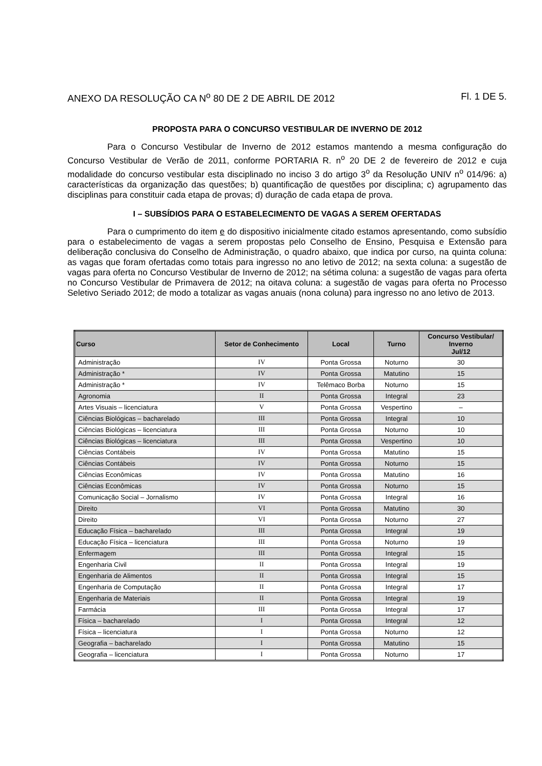ANEXO DA RESOLUÇÃO CA N<sup>o</sup> 80 DE 2 DE ABRIL DE 2012 Fl. 1 DE 5.
PROPOSTA PARA O CONCURSO VESTIBULAR DE INVERNO DE 2012
Para o Concurso Vestibular de Inverno de 2012 estamos mantendo a mesma configuração do Concurso Vestibular de Verão de 2011, conforme PORTARIA R. n<sup>o</sup> 20 DE 2 de fevereiro de 2012 e cuja modalidade do concurso vestibular esta disciplinado no inciso 3 do artigo 3<sup>o</sup> da Resolução UNIV n<sup>o</sup> 014/96: a) características da organização das questões; b) quantificação de questões por disciplina; c) agrupamento das disciplinas para constituir cada etapa de provas; d) duração de cada etapa de prova.
I – SUBSÍDIOS PARA O ESTABELECIMENTO DE VAGAS A SEREM OFERTADAS
Para o cumprimento do item e do dispositivo inicialmente citado estamos apresentando, como subsídio para o estabelecimento de vagas a serem propostas pelo Conselho de Ensino, Pesquisa e Extensão para deliberação conclusiva do Conselho de Administração, o quadro abaixo, que indica por curso, na quinta coluna: as vagas que foram ofertadas como totais para ingresso no ano letivo de 2012; na sexta coluna: a sugestão de vagas para oferta no Concurso Vestibular de Inverno de 2012; na sétima coluna: a sugestão de vagas para oferta no Concurso Vestibular de Primavera de 2012; na oitava coluna: a sugestão de vagas para oferta no Processo Seletivo Seriado 2012; de modo a totalizar as vagas anuais (nona coluna) para ingresso no ano letivo de 2013.
| Curso | Setor de Conhecimento | Local | Turno | Concurso Vestibular/ Inverno Jul/12 |
| --- | --- | --- | --- | --- |
| Administração | IV | Ponta Grossa | Noturno | 30 |
| Administração * | IV | Ponta Grossa | Matutino | 15 |
| Administração * | IV | Telêmaco Borba | Noturno | 15 |
| Agronomia | II | Ponta Grossa | Integral | 23 |
| Artes Visuais – licenciatura | V | Ponta Grossa | Vespertino | – |
| Ciências Biológicas – bacharelado | III | Ponta Grossa | Integral | 10 |
| Ciências Biológicas – licenciatura | III | Ponta Grossa | Noturno | 10 |
| Ciências Biológicas – licenciatura | III | Ponta Grossa | Vespertino | 10 |
| Ciências Contábeis | IV | Ponta Grossa | Matutino | 15 |
| Ciências Contábeis | IV | Ponta Grossa | Noturno | 15 |
| Ciências Econômicas | IV | Ponta Grossa | Matutino | 16 |
| Ciências Econômicas | IV | Ponta Grossa | Noturno | 15 |
| Comunicação Social – Jornalismo | IV | Ponta Grossa | Integral | 16 |
| Direito | VI | Ponta Grossa | Matutino | 30 |
| Direito | VI | Ponta Grossa | Noturno | 27 |
| Educação Física – bacharelado | III | Ponta Grossa | Integral | 19 |
| Educação Física – licenciatura | III | Ponta Grossa | Noturno | 19 |
| Enfermagem | III | Ponta Grossa | Integral | 15 |
| Engenharia Civil | II | Ponta Grossa | Integral | 19 |
| Engenharia de Alimentos | II | Ponta Grossa | Integral | 15 |
| Engenharia de Computação | II | Ponta Grossa | Integral | 17 |
| Engenharia de Materiais | II | Ponta Grossa | Integral | 19 |
| Farmácia | III | Ponta Grossa | Integral | 17 |
| Física – bacharelado | I | Ponta Grossa | Integral | 12 |
| Física – licenciatura | I | Ponta Grossa | Noturno | 12 |
| Geografia – bacharelado | I | Ponta Grossa | Matutino | 15 |
| Geografia – licenciatura | I | Ponta Grossa | Noturno | 17 |